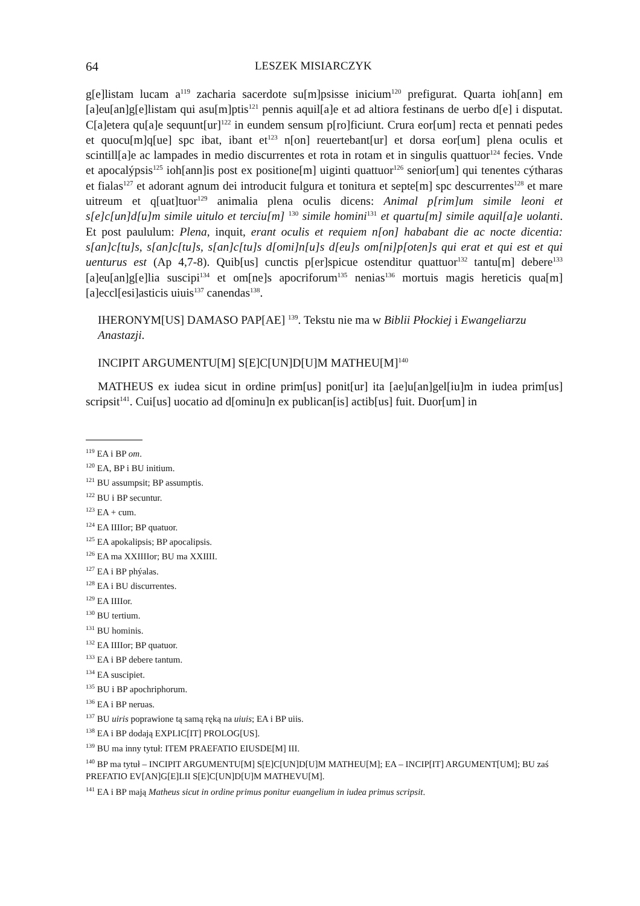64 LESZEK MISIARCZYK
g[e]listam lucam a<sup>119</sup> zacharia sacerdote su[m]psisse inicium<sup>120</sup> prefigurat. Quarta ioh[ann] em [a]eu[an]g[e]listam qui asu[m]ptis<sup>121</sup> pennis aquil[a]e et ad altiora festinans de uerbo d[e] i disputat. C[a]etera qu[a]e sequunt[ur]<sup>122</sup> in eundem sensum p[ro]ficiunt. Crura eor[um] recta et pennati pedes et quocu[m]q[ue] spc ibat, ibant et<sup>123</sup> n[on] reuertebant[ur] et dorsa eor[um] plena oculis et scintill[a]e ac lampades in medio discurrentes et rota in rotam et in singulis quattuor<sup>124</sup> fecies. Vnde et apocalýpsis<sup>125</sup> ioh[ann]is post ex positione[m] uiginti quattuor<sup>126</sup> senior[um] qui tenentes cýtharas et fialas<sup>127</sup> et adorant agnum dei introducit fulgura et tonitura et septe[m] spc descurrentes<sup>128</sup> et mare uitreum et q[uat]tuor<sup>129</sup> animalia plena oculis dicens: Animal p[rim]um simile leoni et s[e]c[un]d[u]m simile uitulo et terciu[m] <sup>130</sup> simile homini<sup>131</sup> et quartu[m] simile aquil[a]e uolanti. Et post paululum: Plena, inquit, erant oculis et requiem n[on] hababant die ac nocte dicentia: s[an]c[tu]s, s[an]c[tu]s, s[an]c[tu]s d[omi]n[u]s d[eu]s om[ni]p[oten]s qui erat et qui est et qui uenturus est (Ap 4,7-8). Quib[us] cunctis p[er]spicue ostenditur quattuor<sup>132</sup> tantu[m] debere<sup>133</sup> [a]eu[an]g[e]lia suscipi<sup>134</sup> et om[ne]s apocriforum<sup>135</sup> nenias<sup>136</sup> mortuis magis hereticis qua[m] [a]eccl[esi]asticis uiuis<sup>137</sup> canendas<sup>138</sup>.
IHERONYM[US] DAMASO PAP[AE] <sup>139</sup>. Tekstu nie ma w Biblii Płockiej i Ewangeliarzu Anastazji.
INCIPIT ARGUMENTU[M] S[E]C[UN]D[U]M MATHEU[M]<sup>140</sup>
MATHEUS ex iudea sicut in ordine prim[us] ponit[ur] ita [ae]u[an]gel[iu]m in iudea prim[us] scripsit<sup>141</sup>. Cui[us] uocatio ad d[ominu]n ex publican[is] actib[us] fuit. Duor[um] in
<sup>119</sup> EA i BP om.
<sup>120</sup> EA, BP i BU initium.
<sup>121</sup> BU assumpsit; BP assumptis.
<sup>122</sup> BU i BP secuntur.
<sup>123</sup> EA + cum.
<sup>124</sup> EA IIIIor; BP quatuor.
<sup>125</sup> EA apokalipsis; BP apocalipsis.
<sup>126</sup> EA ma XXIIIIor; BU ma XXIIII.
<sup>127</sup> EA i BP phýalas.
<sup>128</sup> EA i BU discurrentes.
<sup>129</sup> EA IIIIor.
<sup>130</sup> BU tertium.
<sup>131</sup> BU hominis.
<sup>132</sup> EA IIIIor; BP quatuor.
<sup>133</sup> EA i BP debere tantum.
<sup>134</sup> EA suscipiet.
<sup>135</sup> BU i BP apochriphorum.
<sup>136</sup> EA i BP neruas.
<sup>137</sup> BU uiris poprawione tą samą ręką na uiuis; EA i BP uiis.
<sup>138</sup> EA i BP dodają EXPLIC[IT] PROLOG[US].
<sup>139</sup> BU ma inny tytuł: ITEM PRAEFATIO EIUSDE[M] III.
<sup>140</sup> BP ma tytuł – INCIPIT ARGUMENTU[M] S[E]C[UN]D[U]M MATHEU[M]; EA – INCIP[IT] ARGUMENT[UM]; BU zaś PREFATIO EV[AN]G[E]LII S[E]C[UN]D[U]M MATHEVU[M].
<sup>141</sup> EA i BP mają Matheus sicut in ordine primus ponitur euangelium in iudea primus scripsit.